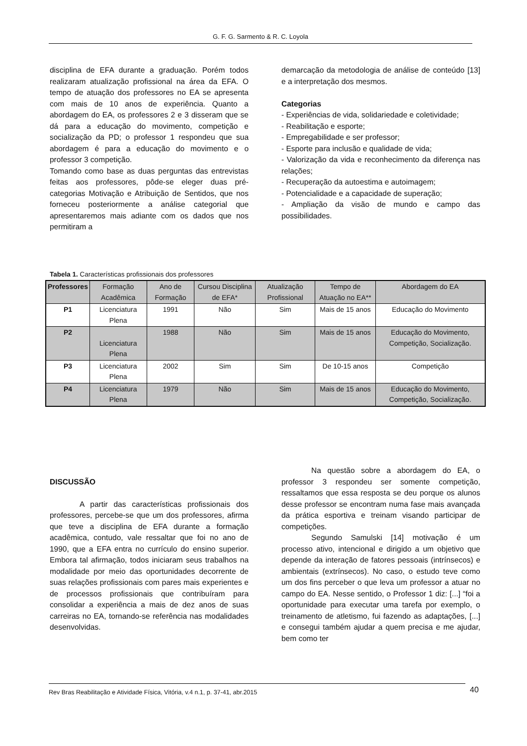G. F. G. Sarmento & R. C. Loyola
disciplina de EFA durante a graduação. Porém todos realizaram atualização profissional na área da EFA. O tempo de atuação dos professores no EA se apresenta com mais de 10 anos de experiência. Quanto a abordagem do EA, os professores 2 e 3 disseram que se dá para a educação do movimento, competição e socialização da PD; o professor 1 respondeu que sua abordagem é para a educação do movimento e o professor 3 competição.
Tomando como base as duas perguntas das entrevistas feitas aos professores, pôde-se eleger duas pré-categorias Motivação e Atribuição de Sentidos, que nos forneceu posteriormente a análise categorial que apresentaremos mais adiante com os dados que nos permitiram a
demarcação da metodologia de análise de conteúdo [13] e a interpretação dos mesmos.
Categorias
- Experiências de vida, solidariedade e coletividade;
- Reabilitação e esporte;
- Empregabilidade e ser professor;
- Esporte para inclusão e qualidade de vida;
- Valorização da vida e reconhecimento da diferença nas relações;
- Recuperação da autoestima e autoimagem;
- Potencialidade e a capacidade de superação;
- Ampliação da visão de mundo e campo das possibilidades.
Tabela 1. Características profissionais dos professores
| Professores | Formação Acadêmica | Ano de Formação | Cursou Disciplina de EFA* | Atualização Profissional | Tempo de Atuação no EA** | Abordagem do EA |
| --- | --- | --- | --- | --- | --- | --- |
| P1 | Licenciatura Plena | 1991 | Não | Sim | Mais de 15 anos | Educação do Movimento |
| P2 | Licenciatura Plena | 1988 | Não | Sim | Mais de 15 anos | Educação do Movimento, Competição, Socialização. |
| P3 | Licenciatura Plena | 2002 | Sim | Sim | De 10-15 anos | Competição |
| P4 | Licenciatura Plena | 1979 | Não | Sim | Mais de 15 anos | Educação do Movimento, Competição, Socialização. |
DISCUSSÃO
A partir das características profissionais dos professores, percebe-se que um dos professores, afirma que teve a disciplina de EFA durante a formação acadêmica, contudo, vale ressaltar que foi no ano de 1990, que a EFA entra no currículo do ensino superior. Embora tal afirmação, todos iniciaram seus trabalhos na modalidade por meio das oportunidades decorrente de suas relações profissionais com pares mais experientes e de processos profissionais que contribuíram para consolidar a experiência a mais de dez anos de suas carreiras no EA, tornando-se referência nas modalidades desenvolvidas.
Na questão sobre a abordagem do EA, o professor 3 respondeu ser somente competição, ressaltamos que essa resposta se deu porque os alunos desse professor se encontram numa fase mais avançada da prática esportiva e treinam visando participar de competições.
Segundo Samulski [14] motivação é um processo ativo, intencional e dirigido a um objetivo que depende da interação de fatores pessoais (intrínsecos) e ambientais (extrínsecos). No caso, o estudo teve como um dos fins perceber o que leva um professor a atuar no campo do EA. Nesse sentido, o Professor 1 diz: [...] “foi a oportunidade para executar uma tarefa por exemplo, o treinamento de atletismo, fui fazendo as adaptações, [...] e consegui também ajudar a quem precisa e me ajudar, bem como ter
Rev Bras Reabilitação e Atividade Física, Vitória, v.4 n.1, p. 37-41, abr.2015 40